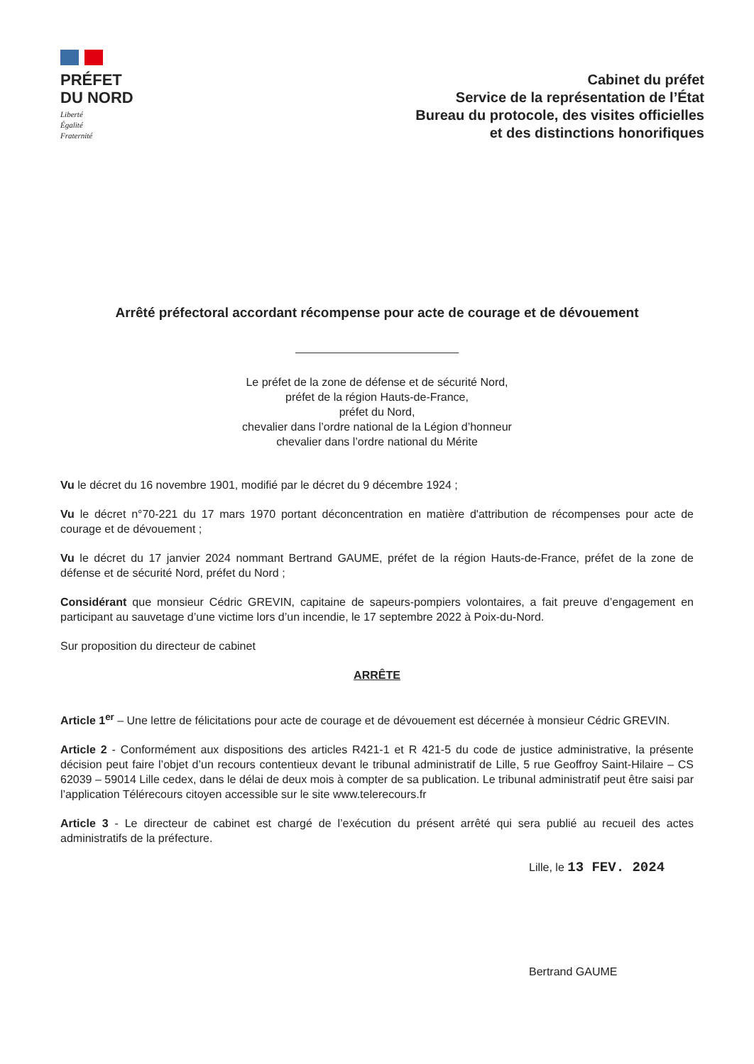PRÉFET
DU NORD
Liberté
Égalité
Fraternité
Cabinet du préfet
Service de la représentation de l’État
Bureau du protocole, des visites officielles
et des distinctions honorifiques
Arrêté préfectoral accordant récompense pour acte de courage et de dévouement
Le préfet de la zone de défense et de sécurité Nord,
préfet de la région Hauts-de-France,
préfet du Nord,
chevalier dans l’ordre national de la Légion d’honneur
chevalier dans l’ordre national du Mérite
Vu le décret du 16 novembre 1901, modifié par le décret du 9 décembre 1924 ;
Vu le décret n°70-221 du 17 mars 1970 portant déconcentration en matière d'attribution de récompenses pour acte de courage et de dévouement ;
Vu le décret du 17 janvier 2024 nommant Bertrand GAUME, préfet de la région Hauts-de-France, préfet de la zone de défense et de sécurité Nord, préfet du Nord ;
Considérant que monsieur Cédric GREVIN, capitaine de sapeurs-pompiers volontaires, a fait preuve d’engagement en participant au sauvetage d’une victime lors d’un incendie, le 17 septembre 2022 à Poix-du-Nord.
Sur proposition du directeur de cabinet
ARRÊTE
Article 1<sup>er</sup> – Une lettre de félicitations pour acte de courage et de dévouement est décernée à monsieur Cédric GREVIN.
Article 2 - Conformément aux dispositions des articles R421-1 et R 421-5 du code de justice administrative, la présente décision peut faire l’objet d’un recours contentieux devant le tribunal administratif de Lille, 5 rue Geoffroy Saint-Hilaire – CS 62039 – 59014 Lille cedex, dans le délai de deux mois à compter de sa publication. Le tribunal administratif peut être saisi par l’application Télérecours citoyen accessible sur le site www.telerecours.fr
Article 3 - Le directeur de cabinet est chargé de l’exécution du présent arrêté qui sera publié au recueil des actes administratifs de la préfecture.
Lille, le 13 FEV. 2024
Bertrand GAUME